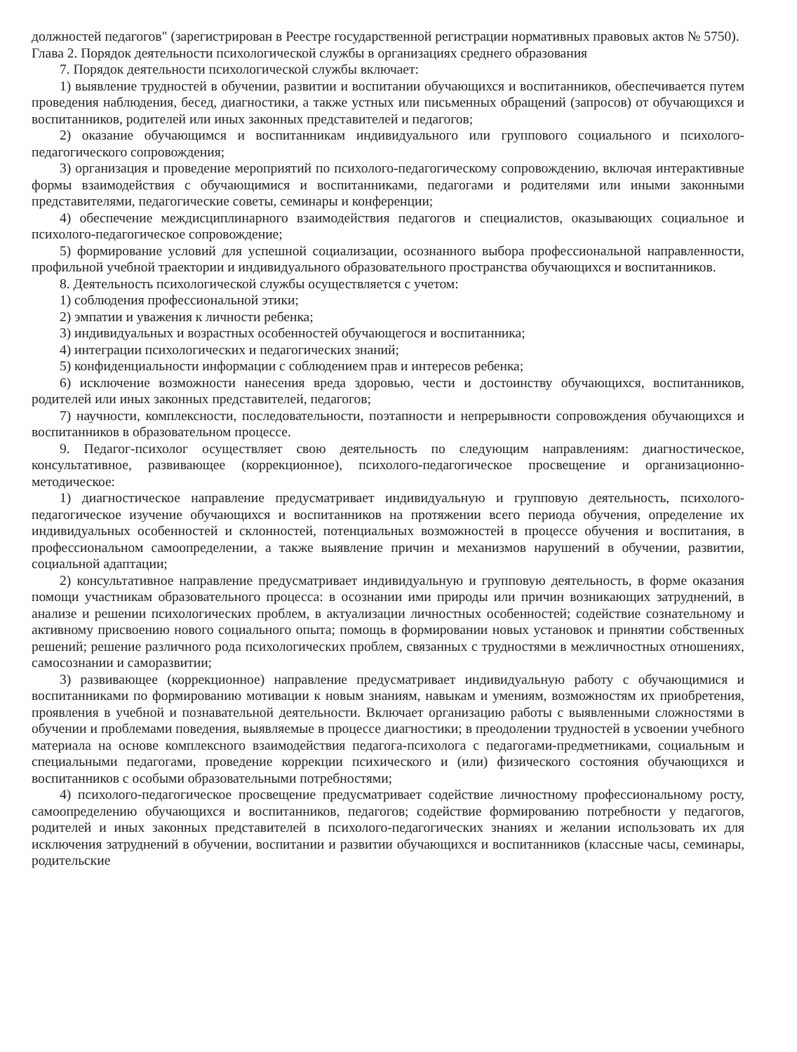должностей педагогов" (зарегистрирован в Реестре государственной регистрации нормативных правовых актов № 5750).
Глава 2. Порядок деятельности психологической службы в организациях среднего образования
7. Порядок деятельности психологической службы включает:
1) выявление трудностей в обучении, развитии и воспитании обучающихся и воспитанников, обеспечивается путем проведения наблюдения, бесед, диагностики, а также устных или письменных обращений (запросов) от обучающихся и воспитанников, родителей или иных законных представителей и педагогов;
2) оказание обучающимся и воспитанникам индивидуального или группового социального и психолого-педагогического сопровождения;
3) организация и проведение мероприятий по психолого-педагогическому сопровождению, включая интерактивные формы взаимодействия с обучающимися и воспитанниками, педагогами и родителями или иными законными представителями, педагогические советы, семинары и конференции;
4) обеспечение междисциплинарного взаимодействия педагогов и специалистов, оказывающих социальное и психолого-педагогическое сопровождение;
5) формирование условий для успешной социализации, осознанного выбора профессиональной направленности, профильной учебной траектории и индивидуального образовательного пространства обучающихся и воспитанников.
8. Деятельность психологической службы осуществляется с учетом:
1) соблюдения профессиональной этики;
2) эмпатии и уважения к личности ребенка;
3) индивидуальных и возрастных особенностей обучающегося и воспитанника;
4) интеграции психологических и педагогических знаний;
5) конфиденциальности информации с соблюдением прав и интересов ребенка;
6) исключение возможности нанесения вреда здоровью, чести и достоинству обучающихся, воспитанников, родителей или иных законных представителей, педагогов;
7) научности, комплексности, последовательности, поэтапности и непрерывности сопровождения обучающихся и воспитанников в образовательном процессе.
9. Педагог-психолог осуществляет свою деятельность по следующим направлениям: диагностическое, консультативное, развивающее (коррекционное), психолого-педагогическое просвещение и организационно-методическое:
1) диагностическое направление предусматривает индивидуальную и групповую деятельность, психолого-педагогическое изучение обучающихся и воспитанников на протяжении всего периода обучения, определение их индивидуальных особенностей и склонностей, потенциальных возможностей в процессе обучения и воспитания, в профессиональном самоопределении, а также выявление причин и механизмов нарушений в обучении, развитии, социальной адаптации;
2) консультативное направление предусматривает индивидуальную и групповую деятельность, в форме оказания помощи участникам образовательного процесса: в осознании ими природы или причин возникающих затруднений, в анализе и решении психологических проблем, в актуализации личностных особенностей; содействие сознательному и активному присвоению нового социального опыта; помощь в формировании новых установок и принятии собственных решений; решение различного рода психологических проблем, связанных с трудностями в межличностных отношениях, самосознании и саморазвитии;
3) развивающее (коррекционное) направление предусматривает индивидуальную работу с обучающимися и воспитанниками по формированию мотивации к новым знаниям, навыкам и умениям, возможностям их приобретения, проявления в учебной и познавательной деятельности. Включает организацию работы с выявленными сложностями в обучении и проблемами поведения, выявляемые в процессе диагностики; в преодолении трудностей в усвоении учебного материала на основе комплексного взаимодействия педагога-психолога с педагогами-предметниками, социальным и специальными педагогами, проведение коррекции психического и (или) физического состояния обучающихся и воспитанников с особыми образовательными потребностями;
4) психолого-педагогическое просвещение предусматривает содействие личностному профессиональному росту, самоопределению обучающихся и воспитанников, педагогов; содействие формированию потребности у педагогов, родителей и иных законных представителей в психолого-педагогических знаниях и желании использовать их для исключения затруднений в обучении, воспитании и развитии обучающихся и воспитанников (классные часы, семинары, родительские